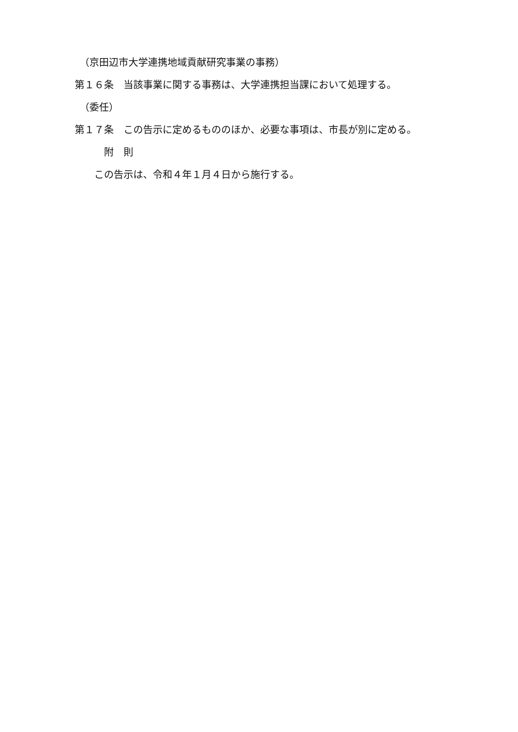（京田辺市大学連携地域貢献研究事業の事務）
第１６条　当該事業に関する事務は、大学連携担当課において処理する。
　（委任）
第１７条　この告示に定めるもののほか、必要な事項は、市長が別に定める。
　　　附　則
　　この告示は、令和４年１月４日から施行する。